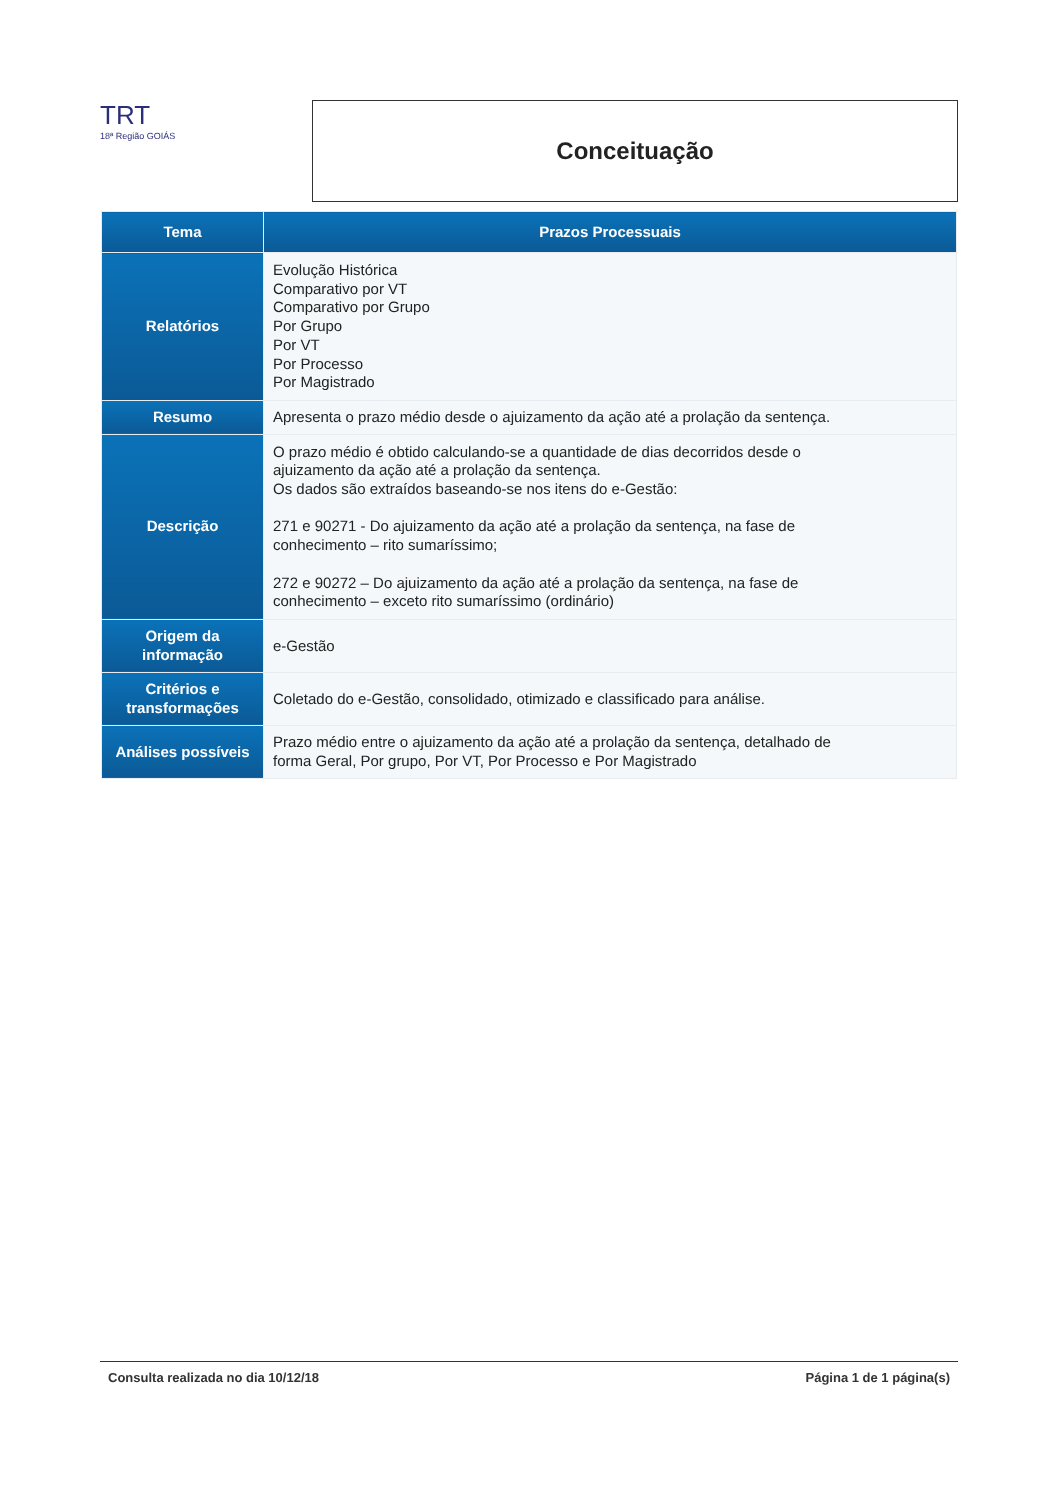TRT
18ª Região GOIÁS
Conceituação
| Tema | Prazos Processuais |
| --- | --- |
| Relatórios | Evolução Histórica Comparativo por VT Comparativo por Grupo Por Grupo Por VT Por Processo Por Magistrado |
| Resumo | Apresenta o prazo médio desde o ajuizamento da ação até a prolação da sentença. |
| Descrição | O prazo médio é obtido calculando-se a quantidade de dias decorridos desde o ajuizamento da ação até a prolação da sentença. Os dados são extraídos baseando-se nos itens do e-Gestão: 271 e 90271 - Do ajuizamento da ação até a prolação da sentença, na fase de conhecimento – rito sumaríssimo; 272 e 90272 – Do ajuizamento da ação até a prolação da sentença, na fase de conhecimento – exceto rito sumaríssimo (ordinário) |
| Origem da informação | e-Gestão |
| Critérios e transformações | Coletado do e-Gestão, consolidado, otimizado e classificado para análise. |
| Análises possíveis | Prazo médio entre o ajuizamento da ação até a prolação da sentença, detalhado de forma Geral, Por grupo, Por VT, Por Processo e Por Magistrado |
Consulta realizada no dia 10/12/18 Página 1 de 1 página(s)